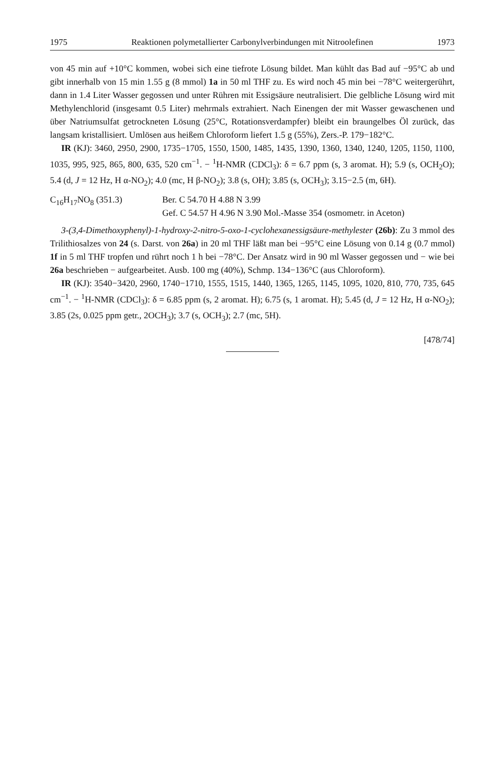1975 Reaktionen polymetallierter Carbonylverbindungen mit Nitroolefinen 1973
von 45 min auf +10°C kommen, wobei sich eine tiefrote Lösung bildet. Man kühlt das Bad auf −95°C ab und gibt innerhalb von 15 min 1.55 g (8 mmol) 1a in 50 ml THF zu. Es wird noch 45 min bei −78°C weitergerührt, dann in 1.4 Liter Wasser gegossen und unter Rühren mit Essigsäure neutralisiert. Die gelbliche Lösung wird mit Methylenchlorid (insgesamt 0.5 Liter) mehrmals extrahiert. Nach Einengen der mit Wasser gewaschenen und über Natriumsulfat getrockneten Lösung (25°C, Rotationsverdampfer) bleibt ein braungelbes Öl zurück, das langsam kristallisiert. Umlösen aus heißem Chloroform liefert 1.5 g (55%), Zers.-P. 179−182°C.
IR (KJ): 3460, 2950, 2900, 1735−1705, 1550, 1500, 1485, 1435, 1390, 1360, 1340, 1240, 1205, 1150, 1100, 1035, 995, 925, 865, 800, 635, 520 cm<sup>−1</sup>. − <sup>1</sup>H-NMR (CDCl<sub>3</sub>): δ = 6.7 ppm (s, 3 aromat. H); 5.9 (s, OCH<sub>2</sub>O); 5.4 (d, J = 12 Hz, H α-NO<sub>2</sub>); 4.0 (mc, H β-NO<sub>2</sub>); 3.8 (s, OH); 3.85 (s, OCH<sub>3</sub>); 3.15−2.5 (m, 6H).
C<sub>16</sub>H<sub>17</sub>NO<sub>8</sub> (351.3) Ber. C 54.70 H 4.88 N 3.99
Gef. C 54.57 H 4.96 N 3.90 Mol.-Masse 354 (osmometr. in Aceton)
3-(3,4-Dimethoxyphenyl)-1-hydroxy-2-nitro-5-oxo-1-cyclohexanessigsäure-methylester (26b): Zu 3 mmol des Trilithiosalzes von 24 (s. Darst. von 26a) in 20 ml THF läßt man bei −95°C eine Lösung von 0.14 g (0.7 mmol) 1f in 5 ml THF tropfen und rührt noch 1 h bei −78°C. Der Ansatz wird in 90 ml Wasser gegossen und − wie bei 26a beschrieben − aufgearbeitet. Ausb. 100 mg (40%), Schmp. 134−136°C (aus Chloroform).
IR (KJ): 3540−3420, 2960, 1740−1710, 1555, 1515, 1440, 1365, 1265, 1145, 1095, 1020, 810, 770, 735, 645 cm<sup>−1</sup>. − <sup>1</sup>H-NMR (CDCl<sub>3</sub>): δ = 6.85 ppm (s, 2 aromat. H); 6.75 (s, 1 aromat. H); 5.45 (d, J = 12 Hz, H α-NO<sub>2</sub>); 3.85 (2s, 0.025 ppm getr., 2OCH<sub>3</sub>); 3.7 (s, OCH<sub>3</sub>); 2.7 (mc, 5H).
[478/74]